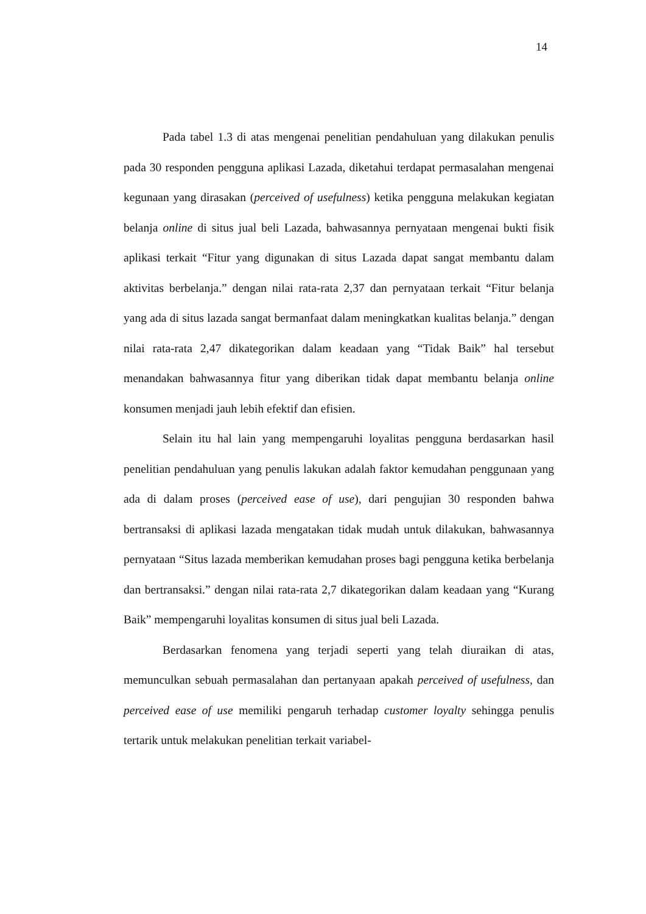14
Pada tabel 1.3 di atas mengenai penelitian pendahuluan yang dilakukan penulis pada 30 responden pengguna aplikasi Lazada, diketahui terdapat permasalahan mengenai kegunaan yang dirasakan (perceived of usefulness) ketika pengguna melakukan kegiatan belanja online di situs jual beli Lazada, bahwasannya pernyataan mengenai bukti fisik aplikasi terkait “Fitur yang digunakan di situs Lazada dapat sangat membantu dalam aktivitas berbelanja.” dengan nilai rata-rata 2,37 dan pernyataan terkait “Fitur belanja yang ada di situs lazada sangat bermanfaat dalam meningkatkan kualitas belanja.” dengan nilai rata-rata 2,47 dikategorikan dalam keadaan yang “Tidak Baik” hal tersebut menandakan bahwasannya fitur yang diberikan tidak dapat membantu belanja online konsumen menjadi jauh lebih efektif dan efisien.
Selain itu hal lain yang mempengaruhi loyalitas pengguna berdasarkan hasil penelitian pendahuluan yang penulis lakukan adalah faktor kemudahan penggunaan yang ada di dalam proses (perceived ease of use), dari pengujian 30 responden bahwa bertransaksi di aplikasi lazada mengatakan tidak mudah untuk dilakukan, bahwasannya pernyataan “Situs lazada memberikan kemudahan proses bagi pengguna ketika berbelanja dan bertransaksi.” dengan nilai rata-rata 2,7 dikategorikan dalam keadaan yang “Kurang Baik” mempengaruhi loyalitas konsumen di situs jual beli Lazada.
Berdasarkan fenomena yang terjadi seperti yang telah diuraikan di atas, memunculkan sebuah permasalahan dan pertanyaan apakah perceived of usefulness, dan perceived ease of use memiliki pengaruh terhadap customer loyalty sehingga penulis tertarik untuk melakukan penelitian terkait variabel-